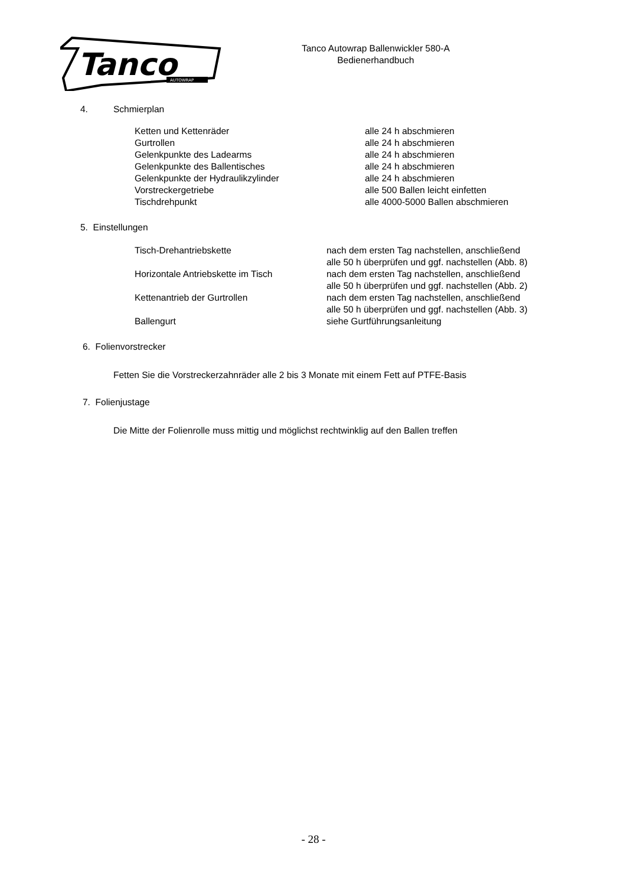Tanco
AUTOWRAP
Tanco Autowrap Ballenwickler 580-A
Bedienerhandbuch
4. Schmierplan
| Ketten und Kettenräder | alle 24 h abschmieren |
| Gurtrollen | alle 24 h abschmieren |
| Gelenkpunkte des Ladearms | alle 24 h abschmieren |
| Gelenkpunkte des Ballentisches | alle 24 h abschmieren |
| Gelenkpunkte der Hydraulikzylinder | alle 24 h abschmieren |
| Vorstreckergetriebe | alle 500 Ballen leicht einfetten |
| Tischdrehpunkt | alle 4000-5000 Ballen abschmieren |
5. Einstellungen
| Tisch-Drehantriebskette | nach dem ersten Tag nachstellen, anschließend alle 50 h überprüfen und ggf. nachstellen (Abb. 8) |
| Horizontale Antriebskette im Tisch | nach dem ersten Tag nachstellen, anschließend alle 50 h überprüfen und ggf. nachstellen (Abb. 2) |
| Kettenantrieb der Gurtrollen | nach dem ersten Tag nachstellen, anschließend alle 50 h überprüfen und ggf. nachstellen (Abb. 3) |
| Ballengurt | siehe Gurtführungsanleitung |
6. Folienvorstrecker
Fetten Sie die Vorstreckerzahnräder alle 2 bis 3 Monate mit einem Fett auf PTFE-Basis
7. Folienjustage
Die Mitte der Folienrolle muss mittig und möglichst rechtwinklig auf den Ballen treffen
- 28 -